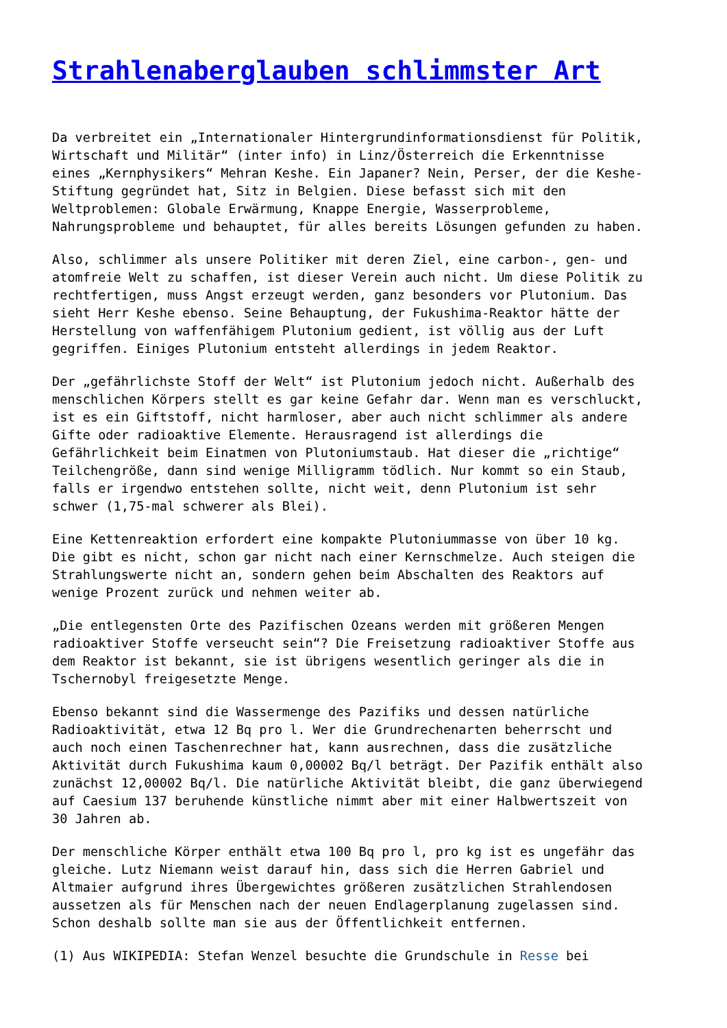Strahlenaberglauben schlimmster Art
Da verbreitet ein „Internationaler Hintergrundinformationsdienst für Politik, Wirtschaft und Militär“ (inter info) in Linz/Österreich die Erkenntnisse eines „Kernphysikers“ Mehran Keshe. Ein Japaner? Nein, Perser, der die Keshe- Stiftung gegründet hat, Sitz in Belgien. Diese befasst sich mit den Weltproblemen: Globale Erwärmung, Knappe Energie, Wasserprobleme, Nahrungsprobleme und behauptet, für alles bereits Lösungen gefunden zu haben.
Also, schlimmer als unsere Politiker mit deren Ziel, eine carbon-, gen- und atomfreie Welt zu schaffen, ist dieser Verein auch nicht. Um diese Politik zu rechtfertigen, muss Angst erzeugt werden, ganz besonders vor Plutonium. Das sieht Herr Keshe ebenso. Seine Behauptung, der Fukushima-Reaktor hätte der Herstellung von waffenfähigem Plutonium gedient, ist völlig aus der Luft gegriffen. Einiges Plutonium entsteht allerdings in jedem Reaktor.
Der „gefährlichste Stoff der Welt“ ist Plutonium jedoch nicht. Außerhalb des menschlichen Körpers stellt es gar keine Gefahr dar. Wenn man es verschluckt, ist es ein Giftstoff, nicht harmloser, aber auch nicht schlimmer als andere Gifte oder radioaktive Elemente. Herausragend ist allerdings die Gefährlichkeit beim Einatmen von Plutoniumstaub. Hat dieser die „richtige“ Teilchengröße, dann sind wenige Milligramm tödlich. Nur kommt so ein Staub, falls er irgendwo entstehen sollte, nicht weit, denn Plutonium ist sehr schwer (1,75-mal schwerer als Blei).
Eine Kettenreaktion erfordert eine kompakte Plutoniummasse von über 10 kg. Die gibt es nicht, schon gar nicht nach einer Kernschmelze. Auch steigen die Strahlungswerte nicht an, sondern gehen beim Abschalten des Reaktors auf wenige Prozent zurück und nehmen weiter ab.
„Die entlegensten Orte des Pazifischen Ozeans werden mit größeren Mengen radioaktiver Stoffe verseucht sein“? Die Freisetzung radioaktiver Stoffe aus dem Reaktor ist bekannt, sie ist übrigens wesentlich geringer als die in Tschernobyl freigesetzte Menge.
Ebenso bekannt sind die Wassermenge des Pazifiks und dessen natürliche Radioaktivität, etwa 12 Bq pro l. Wer die Grundrechenarten beherrscht und auch noch einen Taschenrechner hat, kann ausrechnen, dass die zusätzliche Aktivität durch Fukushima kaum 0,00002 Bq/l beträgt. Der Pazifik enthält also zunächst 12,00002 Bq/l. Die natürliche Aktivität bleibt, die ganz überwiegend auf Caesium 137 beruhende künstliche nimmt aber mit einer Halbwertszeit von 30 Jahren ab.
Der menschliche Körper enthält etwa 100 Bq pro l, pro kg ist es ungefähr das gleiche. Lutz Niemann weist darauf hin, dass sich die Herren Gabriel und Altmaier aufgrund ihres Übergewichtes größeren zusätzlichen Strahlendosen aussetzen als für Menschen nach der neuen Endlagerplanung zugelassen sind. Schon deshalb sollte man sie aus der Öffentlichkeit entfernen.
(1) Aus WIKIPEDIA: Stefan Wenzel besuchte die Grundschule in Resse bei